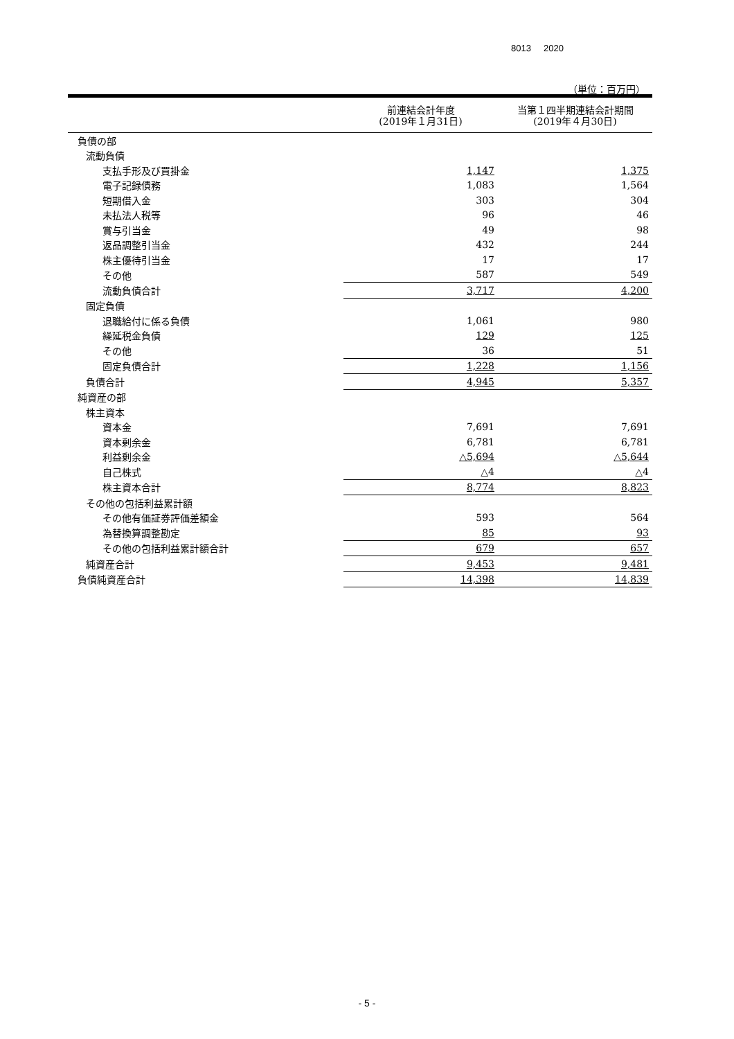8013 2020
（単位：百万円）
| | 前連結会計年度 (2019年１月31日) | 当第１四半期連結会計期間 (2019年４月30日) |
| --- | --- | --- |
| 負債の部 | | |
| 流動負債 | | |
| 支払手形及び買掛金 | 1,147 | 1,375 |
| 電子記録債務 | 1,083 | 1,564 |
| 短期借入金 | 303 | 304 |
| 未払法人税等 | 96 | 46 |
| 賞与引当金 | 49 | 98 |
| 返品調整引当金 | 432 | 244 |
| 株主優待引当金 | 17 | 17 |
| その他 | 587 | 549 |
| 流動負債合計 | 3,717 | 4,200 |
| 固定負債 | | |
| 退職給付に係る負債 | 1,061 | 980 |
| 繰延税金負債 | 129 | 125 |
| その他 | 36 | 51 |
| 固定負債合計 | 1,228 | 1,156 |
| 負債合計 | 4,945 | 5,357 |
| 純資産の部 | | |
| 株主資本 | | |
| 資本金 | 7,691 | 7,691 |
| 資本剰余金 | 6,781 | 6,781 |
| 利益剰余金 | △5,694 | △5,644 |
| 自己株式 | △4 | △4 |
| 株主資本合計 | 8,774 | 8,823 |
| その他の包括利益累計額 | | |
| その他有価証券評価差額金 | 593 | 564 |
| 為替換算調整勘定 | 85 | 93 |
| その他の包括利益累計額合計 | 679 | 657 |
| 純資産合計 | 9,453 | 9,481 |
| 負債純資産合計 | 14,398 | 14,839 |
- 5 -